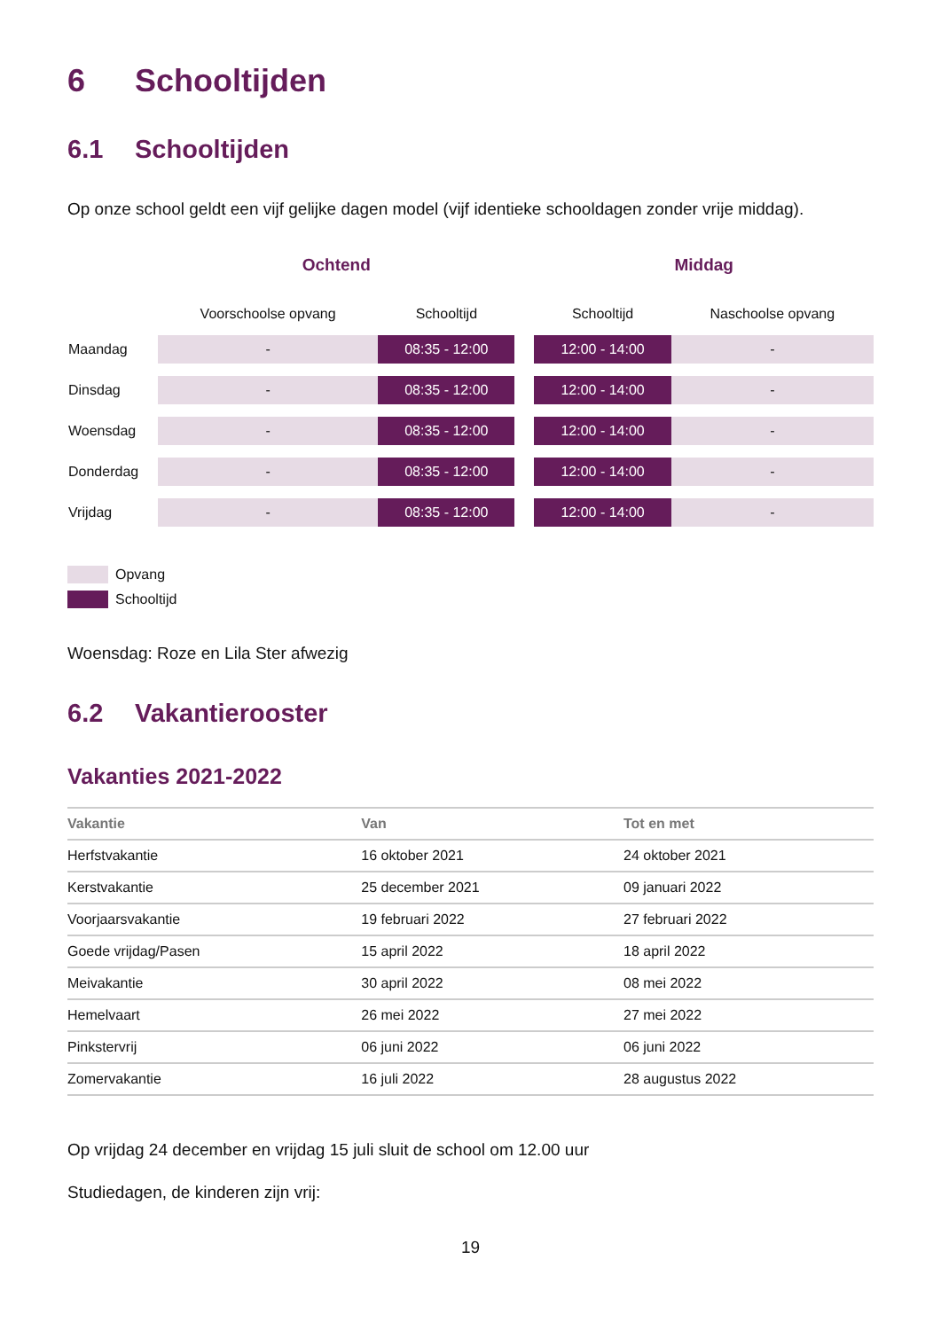6 Schooltijden
6.1 Schooltijden
Op onze school geldt een vijf gelijke dagen model (vijf identieke schooldagen zonder vrije middag).
| | Ochtend | | | Middag | |
| --- | --- | --- | --- | --- | --- |
| | Voorschoolse opvang | Schooltijd | | Schooltijd | Naschoolse opvang |
| Maandag | - | 08:35 - 12:00 | | 12:00 - 14:00 | - |
| Dinsdag | - | 08:35 - 12:00 | | 12:00 - 14:00 | - |
| Woensdag | - | 08:35 - 12:00 | | 12:00 - 14:00 | - |
| Donderdag | - | 08:35 - 12:00 | | 12:00 - 14:00 | - |
| Vrijdag | - | 08:35 - 12:00 | | 12:00 - 14:00 | - |
Opvang
Schooltijd
Woensdag: Roze en Lila Ster afwezig
6.2 Vakantierooster
Vakanties 2021-2022
| Vakantie | Van | Tot en met |
| --- | --- | --- |
| Herfstvakantie | 16 oktober 2021 | 24 oktober 2021 |
| Kerstvakantie | 25 december 2021 | 09 januari 2022 |
| Voorjaarsvakantie | 19 februari 2022 | 27 februari 2022 |
| Goede vrijdag/Pasen | 15 april 2022 | 18 april 2022 |
| Meivakantie | 30 april 2022 | 08 mei 2022 |
| Hemelvaart | 26 mei 2022 | 27 mei 2022 |
| Pinkstervrij | 06 juni 2022 | 06 juni 2022 |
| Zomervakantie | 16 juli 2022 | 28 augustus 2022 |
Op vrijdag 24 december en vrijdag 15 juli sluit de school om 12.00 uur
Studiedagen, de kinderen zijn vrij:
19